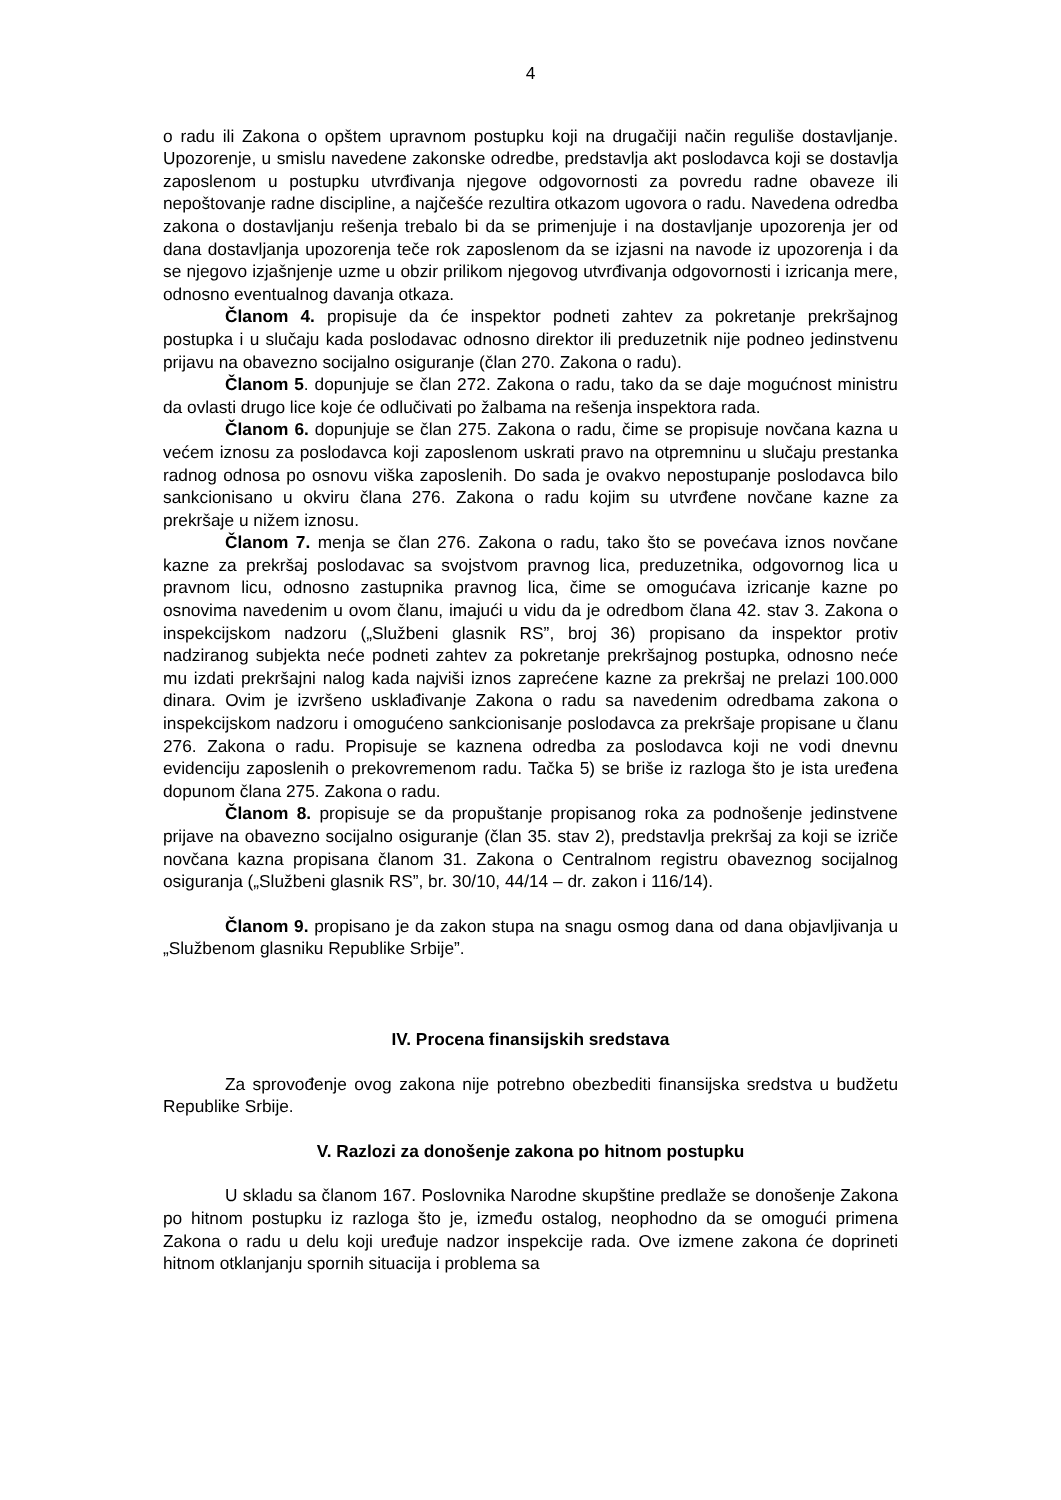4
o radu ili Zakona o opštem upravnom postupku koji na drugačiji način reguliše dostavljanje. Upozorenje, u smislu navedene zakonske odredbe, predstavlja akt poslodavca koji se dostavlja zaposlenom u postupku utvrđivanja njegove odgovornosti za povredu radne obaveze ili nepoštovanje radne discipline, a najčešće rezultira otkazom ugovora o radu. Navedena odredba zakona o dostavljanju rešenja trebalo bi da se primenjuje i na dostavljanje upozorenja jer od dana dostavljanja upozorenja teče rok zaposlenom da se izjasni na navode iz upozorenja i da se njegovo izjašnjenje uzme u obzir prilikom njegovog utvrđivanja odgovornosti i izricanja mere, odnosno eventualnog davanja otkaza.
Članom 4. propisuje da će inspektor podneti zahtev za pokretanje prekršajnog postupka i u slučaju kada poslodavac odnosno direktor ili preduzetnik nije podneo jedinstvenu prijavu na obavezno socijalno osiguranje (član 270. Zakona o radu).
Članom 5. dopunjuje se član 272. Zakona o radu, tako da se daje mogućnost ministru da ovlasti drugo lice koje će odlučivati po žalbama na rešenja inspektora rada.
Članom 6. dopunjuje se član 275. Zakona o radu, čime se propisuje novčana kazna u većem iznosu za poslodavca koji zaposlenom uskrati pravo na otpremninu u slučaju prestanka radnog odnosa po osnovu viška zaposlenih. Do sada je ovakvo nepostupanje poslodavca bilo sankcionisano u okviru člana 276. Zakona o radu kojim su utvrđene novčane kazne za prekršaje u nižem iznosu.
Članom 7. menja se član 276. Zakona o radu, tako što se povećava iznos novčane kazne za prekršaj poslodavac sa svojstvom pravnog lica, preduzetnika, odgovornog lica u pravnom licu, odnosno zastupnika pravnog lica, čime se omogućava izricanje kazne po osnovima navedenim u ovom članu, imajući u vidu da je odredbom člana 42. stav 3. Zakona o inspekcijskom nadzoru („Službeni glasnik RS”, broj 36) propisano da inspektor protiv nadziranog subjekta neće podneti zahtev za pokretanje prekršajnog postupka, odnosno neće mu izdati prekršajni nalog kada najviši iznos zaprećene kazne za prekršaj ne prelazi 100.000 dinara. Ovim je izvršeno usklađivanje Zakona o radu sa navedenim odredbama zakona o inspekcijskom nadzoru i omogućeno sankcionisanje poslodavca za prekršaje propisane u članu 276. Zakona o radu. Propisuje se kaznena odredba za poslodavca koji ne vodi dnevnu evidenciju zaposlenih o prekovremenom radu. Tačka 5) se briše iz razloga što je ista uređena dopunom člana 275. Zakona o radu.
Članom 8. propisuje se da propuštanje propisanog roka za podnošenje jedinstvene prijave na obavezno socijalno osiguranje (član 35. stav 2), predstavlja prekršaj za koji se izriče novčana kazna propisana članom 31. Zakona o Centralnom registru obaveznog socijalnog osiguranja („Službeni glasnik RS”, br. 30/10, 44/14 – dr. zakon i 116/14).
Članom 9. propisano je da zakon stupa na snagu osmog dana od dana objavljivanja u „Službenom glasniku Republike Srbije”.
IV. Procena finansijskih sredstava
Za sprovođenje ovog zakona nije potrebno obezbediti finansijska sredstva u budžetu Republike Srbije.
V. Razlozi za donošenje zakona po hitnom postupku
U skladu sa članom 167. Poslovnika Narodne skupštine predlaže se donošenje Zakona po hitnom postupku iz razloga što je, između ostalog, neophodno da se omogući primena Zakona o radu u delu koji uređuje nadzor inspekcije rada. Ove izmene zakona će doprineti hitnom otklanjanju spornih situacija i problema sa